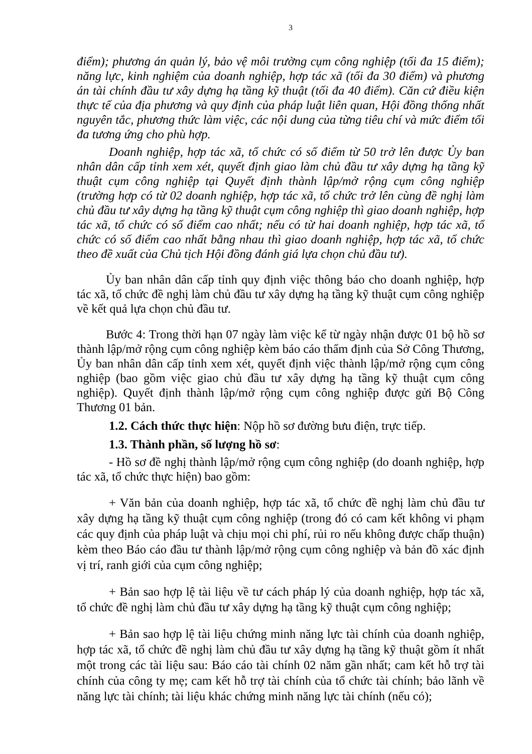3
điểm); phương án quản lý, bảo vệ môi trường cụm công nghiệp (tối đa 15 điểm); năng lực, kinh nghiệm của doanh nghiệp, hợp tác xã (tối đa 30 điểm) và phương án tài chính đầu tư xây dựng hạ tầng kỹ thuật (tối đa 40 điểm). Căn cứ điều kiện thực tế của địa phương và quy định của pháp luật liên quan, Hội đồng thống nhất nguyên tắc, phương thức làm việc, các nội dung của từng tiêu chí và mức điểm tối đa tương ứng cho phù hợp.
Doanh nghiệp, hợp tác xã, tổ chức có số điểm từ 50 trở lên được Ủy ban nhân dân cấp tỉnh xem xét, quyết định giao làm chủ đầu tư xây dựng hạ tầng kỹ thuật cụm công nghiệp tại Quyết định thành lập/mở rộng cụm công nghiệp (trường hợp có từ 02 doanh nghiệp, hợp tác xã, tổ chức trở lên cùng đề nghị làm chủ đầu tư xây dựng hạ tầng kỹ thuật cụm công nghiệp thì giao doanh nghiệp, hợp tác xã, tổ chức có số điểm cao nhất; nếu có từ hai doanh nghiệp, hợp tác xã, tổ chức có số điểm cao nhất bằng nhau thì giao doanh nghiệp, hợp tác xã, tổ chức theo đề xuất của Chủ tịch Hội đồng đánh giá lựa chọn chủ đầu tư).
Ủy ban nhân dân cấp tỉnh quy định việc thông báo cho doanh nghiệp, hợp tác xã, tổ chức đề nghị làm chủ đầu tư xây dựng hạ tầng kỹ thuật cụm công nghiệp về kết quả lựa chọn chủ đầu tư.
Bước 4: Trong thời hạn 07 ngày làm việc kể từ ngày nhận được 01 bộ hồ sơ thành lập/mở rộng cụm công nghiệp kèm báo cáo thẩm định của Sở Công Thương, Ủy ban nhân dân cấp tỉnh xem xét, quyết định việc thành lập/mở rộng cụm công nghiệp (bao gồm việc giao chủ đầu tư xây dựng hạ tầng kỹ thuật cụm công nghiệp). Quyết định thành lập/mở rộng cụm công nghiệp được gửi Bộ Công Thương 01 bản.
1.2. Cách thức thực hiện: Nộp hồ sơ đường bưu điện, trực tiếp.
1.3. Thành phần, số lượng hồ sơ:
- Hồ sơ đề nghị thành lập/mở rộng cụm công nghiệp (do doanh nghiệp, hợp tác xã, tổ chức thực hiện) bao gồm:
+ Văn bản của doanh nghiệp, hợp tác xã, tổ chức đề nghị làm chủ đầu tư xây dựng hạ tầng kỹ thuật cụm công nghiệp (trong đó có cam kết không vi phạm các quy định của pháp luật và chịu mọi chi phí, rủi ro nếu không được chấp thuận) kèm theo Báo cáo đầu tư thành lập/mở rộng cụm công nghiệp và bản đồ xác định vị trí, ranh giới của cụm công nghiệp;
+ Bản sao hợp lệ tài liệu về tư cách pháp lý của doanh nghiệp, hợp tác xã, tổ chức đề nghị làm chủ đầu tư xây dựng hạ tầng kỹ thuật cụm công nghiệp;
+ Bản sao hợp lệ tài liệu chứng minh năng lực tài chính của doanh nghiệp, hợp tác xã, tổ chức đề nghị làm chủ đầu tư xây dựng hạ tầng kỹ thuật gồm ít nhất một trong các tài liệu sau: Báo cáo tài chính 02 năm gần nhất; cam kết hỗ trợ tài chính của công ty mẹ; cam kết hỗ trợ tài chính của tổ chức tài chính; bảo lãnh về năng lực tài chính; tài liệu khác chứng minh năng lực tài chính (nếu có);